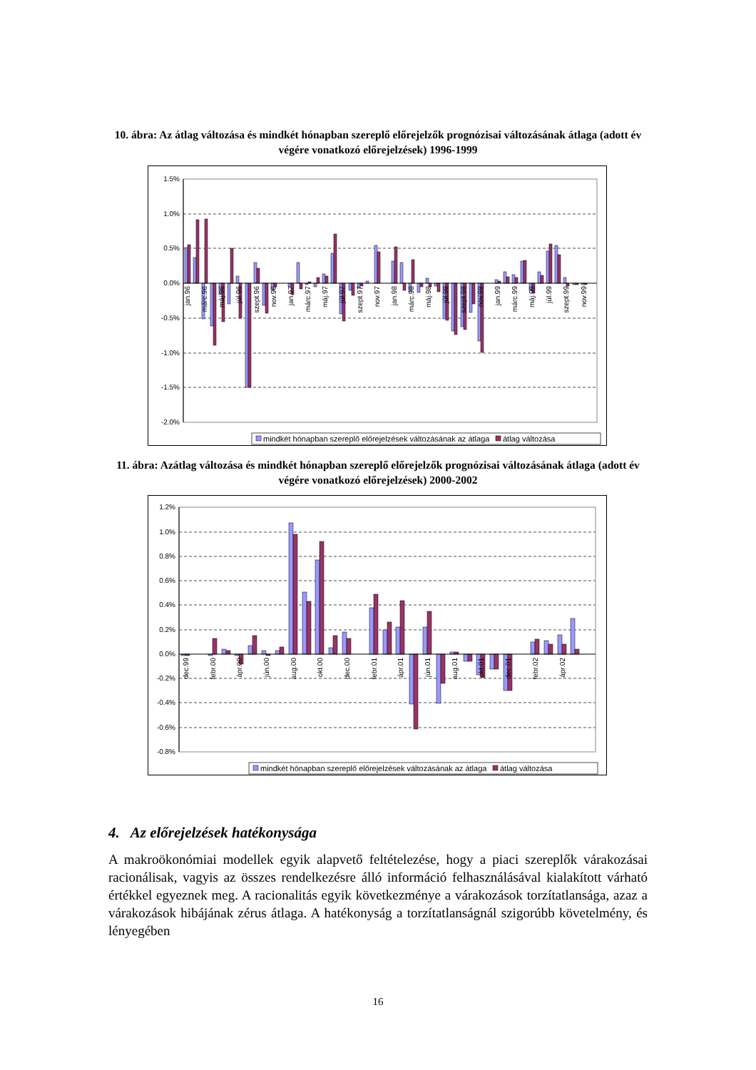10. ábra: Az átlag változása és mindkét hónapban szereplő előrejelzők prognózisai változásának átlaga (adott év végére vonatkozó előrejelzések) 1996-1999
1.5%
1.0%
0.5%
0.0%
-0.5%
-1.0%
-1.5%
-2.0%
jan.96
márc.96
máj.96
júl.96
szept.96
nov.96
jan.97
márc.97
máj.97
júl.97
szept.97
nov.97
jan.98
márc.98
máj.98
júl.98
szept.98
nov.98
jan.99
márc.99
máj.99
júl.99
szept.99
nov.99
mindkét hónapban szereplő előrejelzések változásának az átlaga
átlag változása
11. ábra: Azátlag változása és mindkét hónapban szereplő előrejelzők prognózisai változásának átlaga (adott év végére vonatkozó előrejelzések) 2000-2002
1.2%
1.0%
0.8%
0.6%
0.4%
0.2%
0.0%
-0.2%
-0.4%
-0.6%
-0.8%
dec.99
febr.00
ápr.00
jún.00
aug.00
okt.00
dec.00
febr.01
ápr.01
jún.01
aug.01
okt.01
dec.01
febr.02
ápr.02
mindkét hónapban szereplő előrejelzések változásának az átlaga
átlag változása
4. Az előrejelzések hatékonysága
A makroökonómiai modellek egyik alapvető feltételezése, hogy a piaci szereplők várakozásai racionálisak, vagyis az összes rendelkezésre álló információ felhasználásával kialakított várható értékkel egyeznek meg. A racionalitás egyik következménye a várakozások torzítatlansága, azaz a várakozások hibájának zérus átlaga. A hatékonyság a torzítatlanságnál szigorúbb követelmény, és lényegében
16